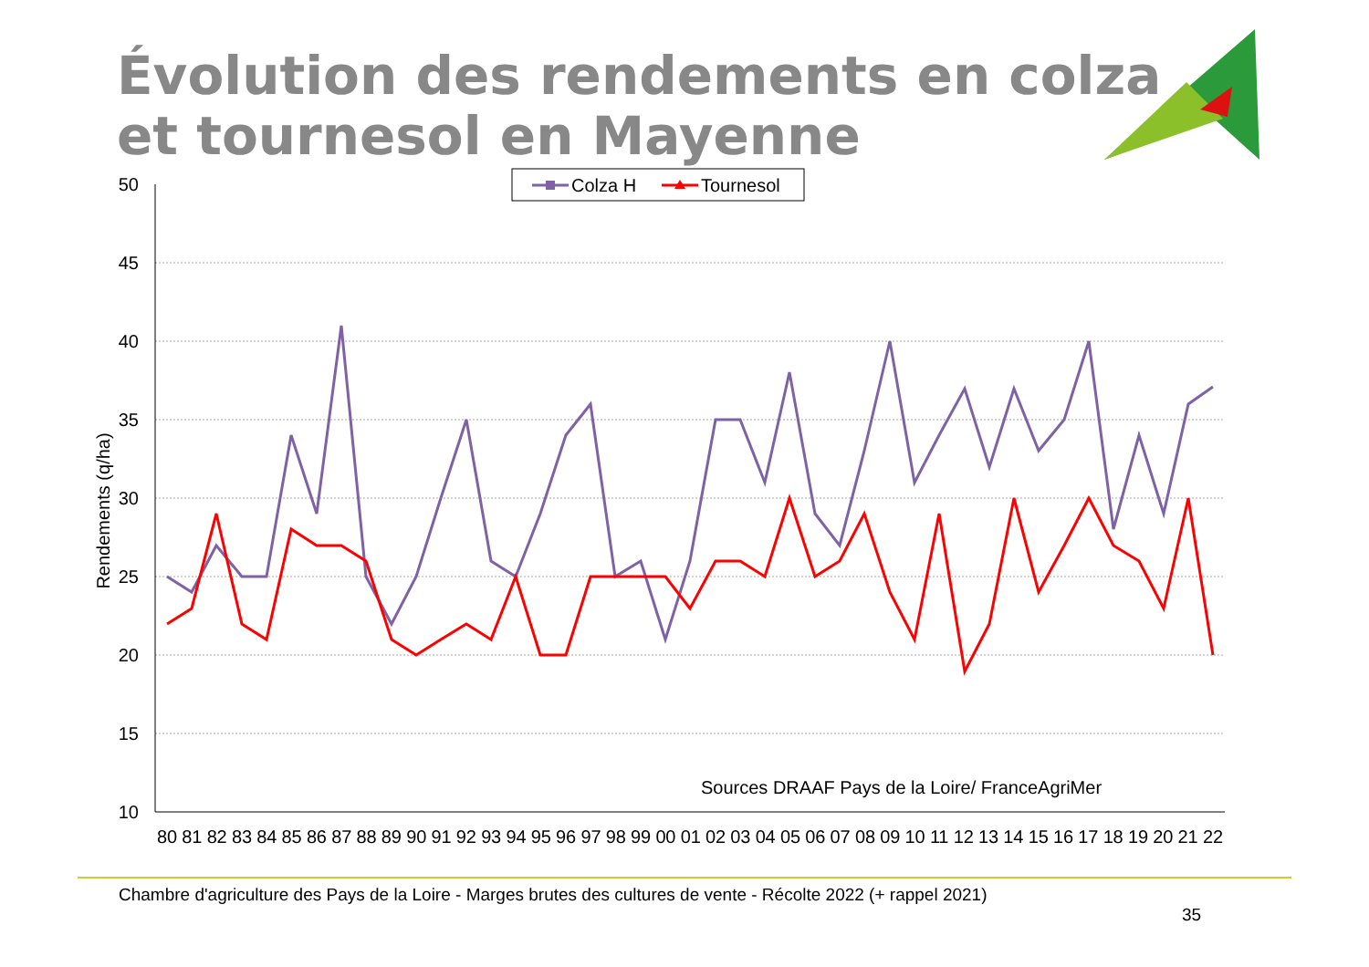Évolution des rendements en colza
et tournesol en Mayenne
50
45
40
35
30
25
20
15
10
Rendements (q/ha)
80 81 82 83 84 85 86 87 88 89 90 91 92 93 94 95 96 97 98 99 00 01 02 03 04 05 06 07 08 09 10 11 12 13 14 15 16 17 18 19 20 21 22
Colza H
Tournesol
Sources DRAAF Pays de la Loire/ FranceAgriMer
Chambre d'agriculture des Pays de la Loire - Marges brutes des cultures de vente - Récolte 2022 (+ rappel 2021)
35